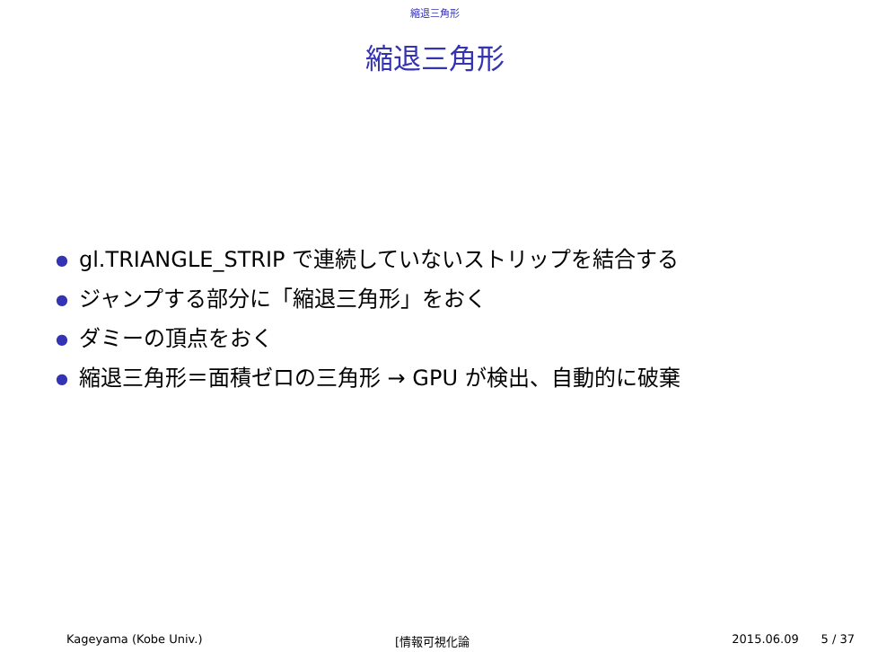縮退三角形
縮退三角形
● gl.TRIANGLE_STRIP で連続していないストリップを結合する
● ジャンプする部分に「縮退三角形」をおく
● ダミーの頂点をおく
● 縮退三角形＝面積ゼロの三角形 → GPU が検出、自動的に破棄
Kageyama (Kobe Univ.) [情報可視化論 2015.06.09 5 / 37